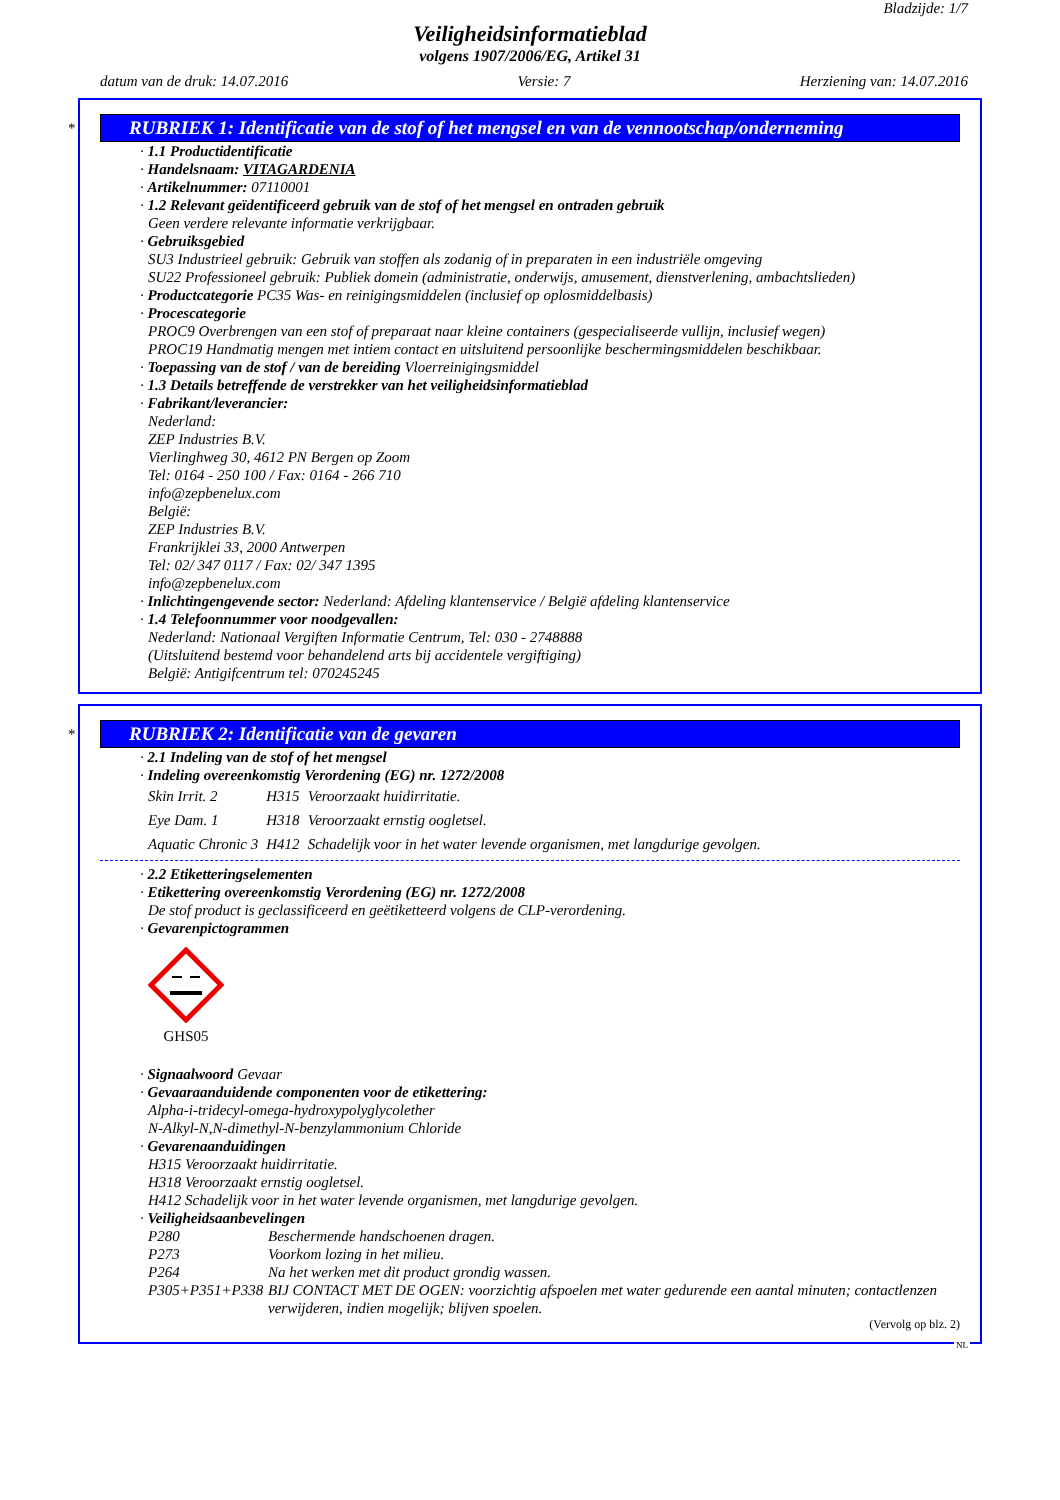Bladzijde: 1/7
Veiligheidsinformatieblad
volgens 1907/2006/EG, Artikel 31
datum van de druk: 14.07.2016 Versie: 7 Herziening van: 14.07.2016
*
RUBRIEK 1: Identificatie van de stof of het mengsel en van de vennootschap/onderneming
· 1.1 Productidentificatie
· Handelsnaam: VITAGARDENIA
· Artikelnummer: 07110001
· 1.2 Relevant geïdentificeerd gebruik van de stof of het mengsel en ontraden gebruik
Geen verdere relevante informatie verkrijgbaar.
· Gebruiksgebied
SU3 Industrieel gebruik: Gebruik van stoffen als zodanig of in preparaten in een industriële omgeving
SU22 Professioneel gebruik: Publiek domein (administratie, onderwijs, amusement, dienstverlening, ambachtslieden)
· Productcategorie PC35 Was- en reinigingsmiddelen (inclusief op oplosmiddelbasis)
· Procescategorie
PROC9 Overbrengen van een stof of preparaat naar kleine containers (gespecialiseerde vullijn, inclusief wegen)
PROC19 Handmatig mengen met intiem contact en uitsluitend persoonlijke beschermingsmiddelen beschikbaar.
· Toepassing van de stof / van de bereiding Vloerreinigingsmiddel
· 1.3 Details betreffende de verstrekker van het veiligheidsinformatieblad
· Fabrikant/leverancier:
Nederland:
ZEP Industries B.V.
Vierlinghweg 30, 4612 PN Bergen op Zoom
Tel: 0164 - 250 100 / Fax: 0164 - 266 710
info@zepbenelux.com
België:
ZEP Industries B.V.
Frankrijklei 33, 2000 Antwerpen
Tel: 02/ 347 0117 / Fax: 02/ 347 1395
info@zepbenelux.com
· Inlichtingengevende sector: Nederland: Afdeling klantenservice / België afdeling klantenservice
· 1.4 Telefoonnummer voor noodgevallen:
Nederland: Nationaal Vergiften Informatie Centrum, Tel: 030 - 2748888
(Uitsluitend bestemd voor behandelend arts bij accidentele vergiftiging)
België: Antigifcentrum tel: 070245245
*
RUBRIEK 2: Identificatie van de gevaren
· 2.1 Indeling van de stof of het mengsel
· Indeling overeenkomstig Verordening (EG) nr. 1272/2008
| Skin Irrit. 2 | H315 | Veroorzaakt huidirritatie. |
| Eye Dam. 1 | H318 | Veroorzaakt ernstig oogletsel. |
| Aquatic Chronic 3 | H412 | Schadelijk voor in het water levende organismen, met langdurige gevolgen. |
· 2.2 Etiketteringselementen
· Etikettering overeenkomstig Verordening (EG) nr. 1272/2008
De stof product is geclassificeerd en geëtiketteerd volgens de CLP-verordening.
· Gevarenpictogrammen
GHS05
· Signaalwoord Gevaar
· Gevaaraanduidende componenten voor de etikettering:
Alpha-i-tridecyl-omega-hydroxypolyglycolether
N-Alkyl-N,N-dimethyl-N-benzylammonium Chloride
· Gevarenaanduidingen
H315 Veroorzaakt huidirritatie.
H318 Veroorzaakt ernstig oogletsel.
H412 Schadelijk voor in het water levende organismen, met langdurige gevolgen.
· Veiligheidsaanbevelingen
| P280 | Beschermende handschoenen dragen. |
| P273 | Voorkom lozing in het milieu. |
| P264 | Na het werken met dit product grondig wassen. |
| P305+P351+P338 | BIJ CONTACT MET DE OGEN: voorzichtig afspoelen met water gedurende een aantal minuten; contactlenzen verwijderen, indien mogelijk; blijven spoelen. |
(Vervolg op blz. 2)
NL